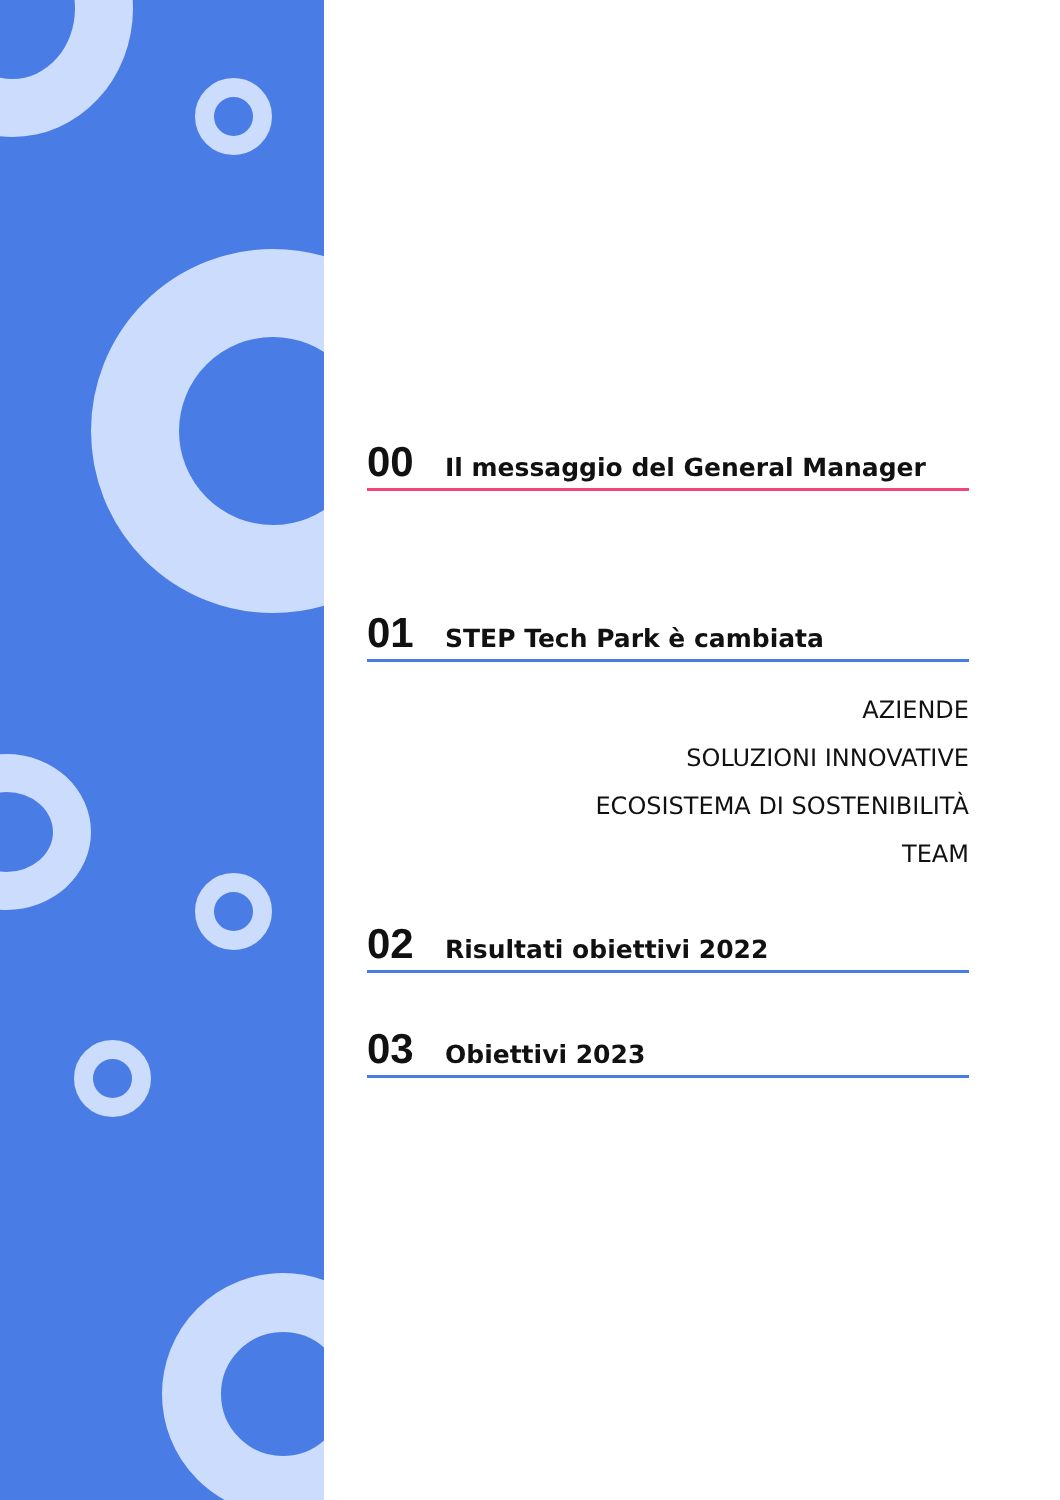00 Il messaggio del General Manager
01 STEP Tech Park è cambiata
AZIENDE
SOLUZIONI INNOVATIVE
ECOSISTEMA DI SOSTENIBILITÀ
TEAM
02 Risultati obiettivi 2022
03 Obiettivi 2023